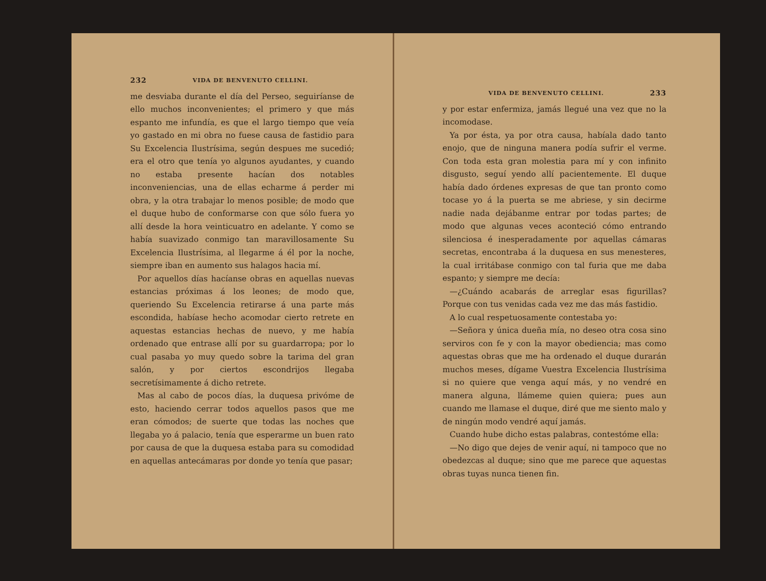232 VIDA DE BENVENUTO CELLINI.
me desviaba durante el día del Perseo, seguiríanse de ello muchos inconvenientes; el primero y que más espanto me infundía, es que el largo tiempo que veía yo gastado en mi obra no fuese causa de fastidio para Su Excelencia Ilustrísima, según despues me sucedió; era el otro que tenía yo algunos ayudantes, y cuando no estaba presente hacían dos notables inconveniencias, una de ellas echarme á perder mi obra, y la otra trabajar lo menos posible; de modo que el duque hubo de conformarse con que sólo fuera yo allí desde la hora veinticuatro en adelante. Y como se había suavizado conmigo tan maravillosamente Su Excelencia Ilustrísima, al llegarme á él por la noche, siempre iban en aumento sus halagos hacia mí.
Por aquellos días hacíanse obras en aquellas nuevas estancias próximas á los leones; de modo que, queriendo Su Excelencia retirarse á una parte más escondida, habíase hecho acomodar cierto retrete en aquestas estancias hechas de nuevo, y me había ordenado que entrase allí por su guardarropa; por lo cual pasaba yo muy quedo sobre la tarima del gran salón, y por ciertos escondrijos llegaba secretísimamente á dicho retrete.
Mas al cabo de pocos días, la duquesa privóme de esto, haciendo cerrar todos aquellos pasos que me eran cómodos; de suerte que todas las noches que llegaba yo á palacio, tenía que esperarme un buen rato por causa de que la duquesa estaba para su comodidad en aquellas antecámaras por donde yo tenía que pasar;
VIDA DE BENVENUTO CELLINI. 233
y por estar enfermiza, jamás llegué una vez que no la incomodase.
Ya por ésta, ya por otra causa, habíala dado tanto enojo, que de ninguna manera podía sufrir el verme. Con toda esta gran molestia para mí y con infinito disgusto, seguí yendo allí pacientemente. El duque había dado órdenes expresas de que tan pronto como tocase yo á la puerta se me abriese, y sin decirme nadie nada dejábanme entrar por todas partes; de modo que algunas veces aconteció cómo entrando silenciosa é inesperadamente por aquellas cámaras secretas, encontraba á la duquesa en sus menesteres, la cual irritábase conmigo con tal furia que me daba espanto; y siempre me decía:
—¿Cuándo acabarás de arreglar esas figurillas? Porque con tus venidas cada vez me das más fastidio.
A lo cual respetuosamente contestaba yo:
—Señora y única dueña mía, no deseo otra cosa sino serviros con fe y con la mayor obediencia; mas como aquestas obras que me ha ordenado el duque durarán muchos meses, dígame Vuestra Excelencia Ilustrísima si no quiere que venga aquí más, y no vendré en manera alguna, llámeme quien quiera; pues aun cuando me llamase el duque, diré que me siento malo y de ningún modo vendré aquí jamás.
Cuando hube dicho estas palabras, contestóme ella:
—No digo que dejes de venir aquí, ni tampoco que no obedezcas al duque; sino que me parece que aquestas obras tuyas nunca tienen fin.